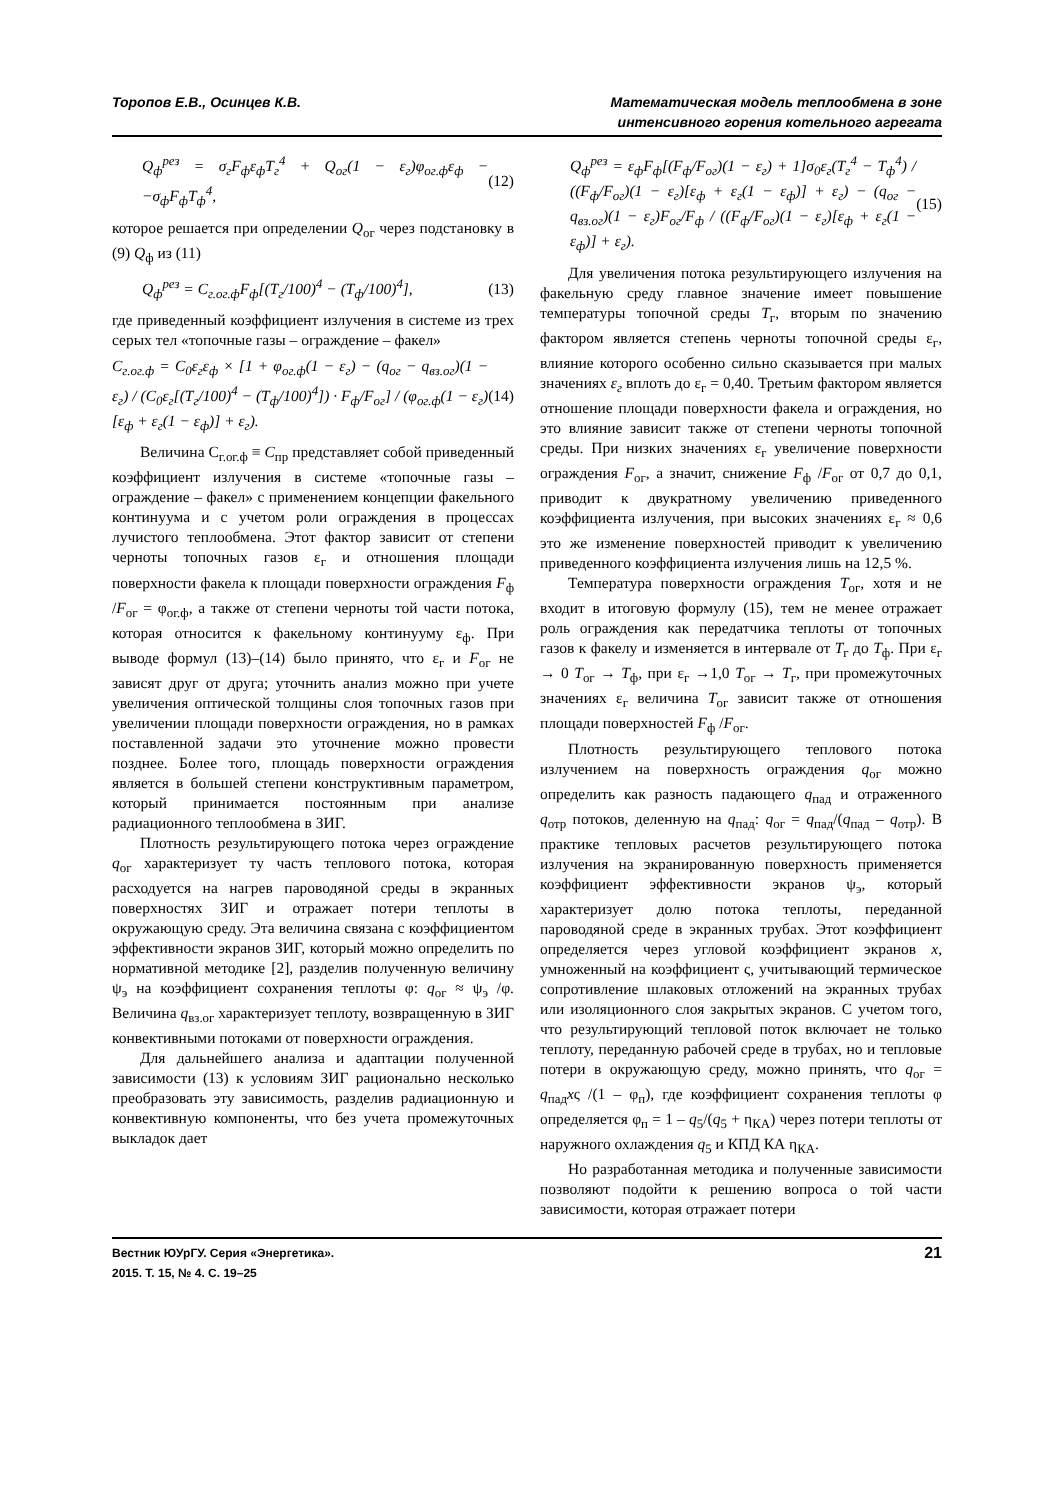Торопов Е.В., Осинцев К.В. Математическая модель теплообмена в зоне
интенсивного горения котельного агрегата
Q<sub>ф</sub><sup>рез</sup> = σ<sub>г</sub>F<sub>ф</sub>ε<sub>ф</sub>T<sub>г</sub><sup>4</sup> + Q<sub>ог</sub>(1 − ε<sub>г</sub>)φ<sub>ог.ф</sub>ε<sub>ф</sub> − −σ<sub>ф</sub>F<sub>ф</sub>T<sub>ф</sub><sup>4</sup>, (12)
которое решается при определении Q<sub>ог</sub> через подстановку в (9) Q<sub>ф</sub> из (11)
Q<sub>ф</sub><sup>рез</sup> = C<sub>г.ог.ф</sub>F<sub>ф</sub>[(T<sub>г</sub>/100)<sup>4</sup> − (T<sub>ф</sub>/100)<sup>4</sup>], (13)
где приведенный коэффициент излучения в системе из трех серых тел «топочные газы – ограждение – факел»
C<sub>г.ог.ф</sub> = C<sub>0</sub>ε<sub>г</sub>ε<sub>ф</sub> × [1 + φ<sub>ог.ф</sub>(1 − ε<sub>г</sub>) − (q<sub>ог</sub> − q<sub>вз.ог</sub>)(1 − ε<sub>г</sub>) / (C<sub>0</sub>ε<sub>г</sub>[(T<sub>г</sub>/100)<sup>4</sup> − (T<sub>ф</sub>/100)<sup>4</sup>]) · F<sub>ф</sub>/F<sub>ог</sub>] / (φ<sub>ог.ф</sub>(1 − ε<sub>г</sub>)[ε<sub>ф</sub> + ε<sub>г</sub>(1 − ε<sub>ф</sub>)] + ε<sub>г</sub>). (14)
Величина C<sub>г.ог.ф</sub> ≡ C<sub>пр</sub> представляет собой приведенный коэффициент излучения в системе «топочные газы – ограждение – факел» с применением концепции факельного континуума и с учетом роли ограждения в процессах лучистого теплообмена. Этот фактор зависит от степени черноты топочных газов ε<sub>г</sub> и отношения площади поверхности факела к площади поверхности ограждения F<sub>ф</sub> /F<sub>ог</sub> = φ<sub>ог.ф</sub>, а также от степени черноты той части потока, которая относится к факельному континууму ε<sub>ф</sub>. При выводе формул (13)–(14) было принято, что ε<sub>г</sub> и F<sub>ог</sub> не зависят друг от друга; уточнить анализ можно при учете увеличения оптической толщины слоя топочных газов при увеличении площади поверхности ограждения, но в рамках поставленной задачи это уточнение можно провести позднее. Более того, площадь поверхности ограждения является в большей степени конструктивным параметром, который принимается постоянным при анализе радиационного теплообмена в ЗИГ.
Плотность результирующего потока через ограждение q<sub>ог</sub> характеризует ту часть теплового потока, которая расходуется на нагрев пароводяной среды в экранных поверхностях ЗИГ и отражает потери теплоты в окружающую среду. Эта величина связана с коэффициентом эффективности экранов ЗИГ, который можно определить по нормативной методике [2], разделив полученную величину ψ<sub>э</sub> на коэффициент сохранения теплоты φ: q<sub>ог</sub> ≈ ψ<sub>э</sub> /φ. Величина q<sub>вз.ог</sub> характеризует теплоту, возвращенную в ЗИГ конвективными потоками от поверхности ограждения.
Для дальнейшего анализа и адаптации полученной зависимости (13) к условиям ЗИГ рационально несколько преобразовать эту зависимость, разделив радиационную и конвективную компоненты, что без учета промежуточных выкладок дает
Q<sub>ф</sub><sup>рез</sup> = ε<sub>ф</sub>F<sub>ф</sub>[(F<sub>ф</sub>/F<sub>ог</sub>)(1 − ε<sub>г</sub>) + 1]σ<sub>0</sub>ε<sub>г</sub>(T<sub>г</sub><sup>4</sup> − T<sub>ф</sub><sup>4</sup>) / ((F<sub>ф</sub>/F<sub>ог</sub>)(1 − ε<sub>г</sub>)[ε<sub>ф</sub> + ε<sub>г</sub>(1 − ε<sub>ф</sub>)] + ε<sub>г</sub>) − (q<sub>ог</sub> − q<sub>вз.ог</sub>)(1 − ε<sub>г</sub>)F<sub>ог</sub>/F<sub>ф</sub> / ((F<sub>ф</sub>/F<sub>ог</sub>)(1 − ε<sub>г</sub>)[ε<sub>ф</sub> + ε<sub>г</sub>(1 − ε<sub>ф</sub>)] + ε<sub>г</sub>). (15)
Для увеличения потока результирующего излучения на факельную среду главное значение имеет повышение температуры топочной среды T<sub>г</sub>, вторым по значению фактором является степень черноты топочной среды ε<sub>г</sub>, влияние которого особенно сильно сказывается при малых значениях ε<sub>г</sub> вплоть до ε<sub>г</sub> = 0,40. Третьим фактором является отношение площади поверхности факела и ограждения, но это влияние зависит также от степени черноты топочной среды. При низких значениях ε<sub>г</sub> увеличение поверхности ограждения F<sub>ог</sub>, а значит, снижение F<sub>ф</sub> /F<sub>ог</sub> от 0,7 до 0,1, приводит к двукратному увеличению приведенного коэффициента излучения, при высоких значениях ε<sub>г</sub> ≈ 0,6 это же изменение поверхностей приводит к увеличению приведенного коэффициента излучения лишь на 12,5 %.
Температура поверхности ограждения T<sub>ог</sub>, хотя и не входит в итоговую формулу (15), тем не менее отражает роль ограждения как передатчика теплоты от топочных газов к факелу и изменяется в интервале от T<sub>г</sub> до T<sub>ф</sub>. При ε<sub>г</sub> → 0 T<sub>ог</sub> → T<sub>ф</sub>, при ε<sub>г</sub> →1,0 T<sub>ог</sub> → T<sub>г</sub>, при промежуточных значениях ε<sub>г</sub> величина T<sub>ог</sub> зависит также от отношения площади поверхностей F<sub>ф</sub> /F<sub>ог</sub>.
Плотность результирующего теплового потока излучением на поверхность ограждения q<sub>ог</sub> можно определить как разность падающего q<sub>пад</sub> и отраженного q<sub>отр</sub> потоков, деленную на q<sub>пад</sub>: q<sub>ог</sub> = q<sub>пад</sub>/(q<sub>пад</sub> – q<sub>отр</sub>). В практике тепловых расчетов результирующего потока излучения на экранированную поверхность применяется коэффициент эффективности экранов ψ<sub>э</sub>, который характеризует долю потока теплоты, переданной пароводяной среде в экранных трубах. Этот коэффициент определяется через угловой коэффициент экранов x, умноженный на коэффициент ς, учитывающий термическое сопротивление шлаковых отложений на экранных трубах или изоляционного слоя закрытых экранов. С учетом того, что результирующий тепловой поток включает не только теплоту, переданную рабочей среде в трубах, но и тепловые потери в окружающую среду, можно принять, что q<sub>ог</sub> = q<sub>пад</sub>xς /(1 – φ<sub>п</sub>), где коэффициент сохранения теплоты φ определяется φ<sub>п</sub> = 1 – q<sub>5</sub>/(q<sub>5</sub> + η<sub>КА</sub>) через потери теплоты от наружного охлаждения q<sub>5</sub> и КПД КА η<sub>КА</sub>.
Но разработанная методика и полученные зависимости позволяют подойти к решению вопроса о той части зависимости, которая отражает потери
Вестник ЮУрГУ. Серия «Энергетика».
2015. Т. 15, № 4. С. 19–25
21